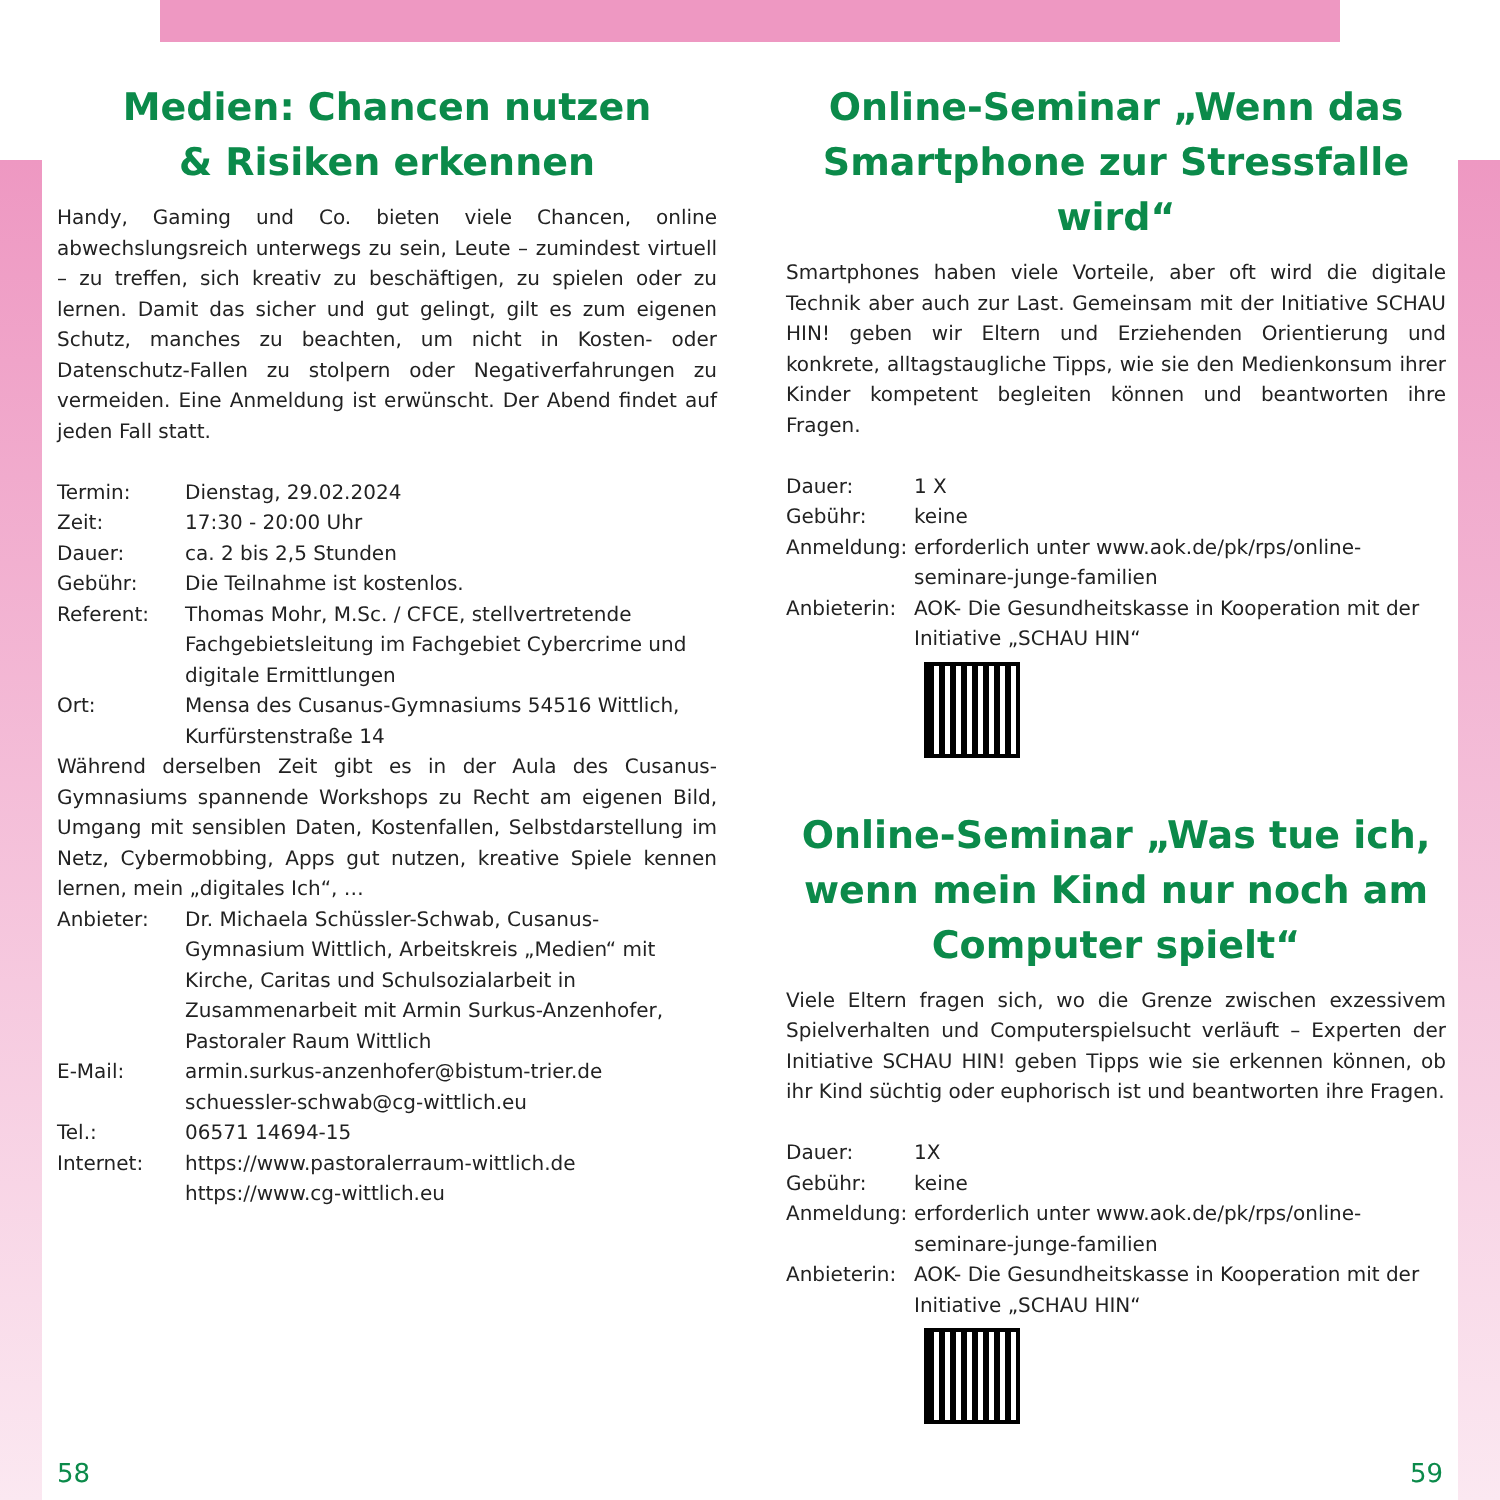Medien: Chancen nutzen
& Risiken erkennen
Handy, Gaming und Co. bieten viele Chancen, online abwechslungsreich unterwegs zu sein, Leute – zumindest virtuell – zu treffen, sich kreativ zu beschäftigen, zu spielen oder zu lernen. Damit das sicher und gut gelingt, gilt es zum eigenen Schutz, manches zu beachten, um nicht in Kosten- oder Datenschutz-Fallen zu stolpern oder Negativerfahrungen zu vermeiden. Eine Anmeldung ist erwünscht. Der Abend findet auf jeden Fall statt.
Termin: Dienstag, 29.02.2024
Zeit: 17:30 - 20:00 Uhr
Dauer: ca. 2 bis 2,5 Stunden
Gebühr: Die Teilnahme ist kostenlos.
Referent: Thomas Mohr, M.Sc. / CFCE, stellvertretende Fachgebietsleitung im Fachgebiet Cybercrime und digitale Ermittlungen
Ort: Mensa des Cusanus-Gymnasiums 54516 Wittlich, Kurfürstenstraße 14
Während derselben Zeit gibt es in der Aula des Cusanus-Gymnasiums spannende Workshops zu Recht am eigenen Bild, Umgang mit sensiblen Daten, Kostenfallen, Selbstdarstellung im Netz, Cybermobbing, Apps gut nutzen, kreative Spiele kennen lernen, mein „digitales Ich“, …
Anbieter: Dr. Michaela Schüssler-Schwab, Cusanus-Gymnasium Wittlich, Arbeitskreis „Medien“ mit Kirche, Caritas und Schulsozialarbeit in Zusammenarbeit mit Armin Surkus-Anzenhofer, Pastoraler Raum Wittlich
E-Mail: armin.surkus-anzenhofer@bistum-trier.de
schuessler-schwab@cg-wittlich.eu
Tel.: 06571 14694-15
Internet: https://www.pastoralerraum-wittlich.de
https://www.cg-wittlich.eu
Online-Seminar „Wenn das Smartphone zur Stressfalle wird“
Smartphones haben viele Vorteile, aber oft wird die digitale Technik aber auch zur Last. Gemeinsam mit der Initiative SCHAU HIN! geben wir Eltern und Erziehenden Orientierung und konkrete, alltagstaugliche Tipps, wie sie den Medienkonsum ihrer Kinder kompetent begleiten können und beantworten ihre Fragen.
Dauer: 1 X
Gebühr: keine
Anmeldung: erforderlich unter www.aok.de/pk/rps/online-seminare-junge-familien
Anbieterin: AOK- Die Gesundheitskasse in Kooperation mit der Initiative „SCHAU HIN“
Online-Seminar „Was tue ich, wenn mein Kind nur noch am Computer spielt“
Viele Eltern fragen sich, wo die Grenze zwischen exzessivem Spielverhalten und Computerspielsucht verläuft – Experten der Initiative SCHAU HIN! geben Tipps wie sie erkennen können, ob ihr Kind süchtig oder euphorisch ist und beantworten ihre Fragen.
Dauer: 1X
Gebühr: keine
Anmeldung: erforderlich unter www.aok.de/pk/rps/online-seminare-junge-familien
Anbieterin: AOK- Die Gesundheitskasse in Kooperation mit der Initiative „SCHAU HIN“
58 59